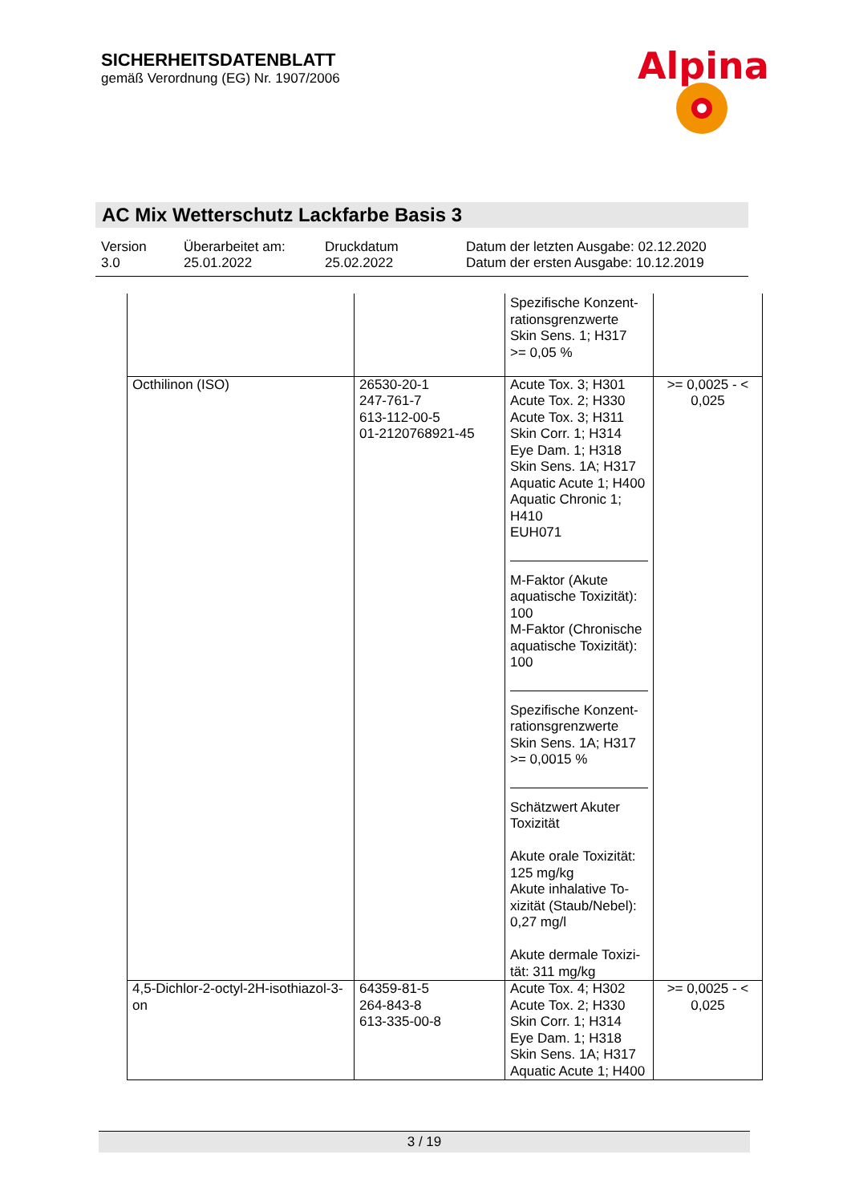SICHERHEITSDATENBLATT
gemäß Verordnung (EG) Nr. 1907/2006
Alpina
AC Mix Wetterschutz Lackfarbe Basis 3
Version
3.0
Überarbeitet am:
25.01.2022
Druckdatum
25.02.2022
Datum der letzten Ausgabe: 02.12.2020
Datum der ersten Ausgabe: 10.12.2019
| | | Spezifische Konzent-rationsgrenzwerte Skin Sens. 1; H317 >= 0,05 % | |
| Octhilinon (ISO) | 26530-20-1 247-761-7 613-112-00-5 01-2120768921-45 | Acute Tox. 3; H301 Acute Tox. 2; H330 Acute Tox. 3; H311 Skin Corr. 1; H314 Eye Dam. 1; H318 Skin Sens. 1A; H317 Aquatic Acute 1; H400 Aquatic Chronic 1; H410 EUH071 M-Faktor (Akute aquatische Toxizität): 100 M-Faktor (Chronische aquatische Toxizität): 100 Spezifische Konzent-rationsgrenzwerte Skin Sens. 1A; H317 >= 0,0015 % Schätzwert Akuter Toxizität Akute orale Toxizität: 125 mg/kg Akute inhalative To-xizität (Staub/Nebel): 0,27 mg/l Akute dermale Toxizi-tät: 311 mg/kg | >= 0,0025 - < 0,025 |
| 4,5-Dichlor-2-octyl-2H-isothiazol-3-on | 64359-81-5 264-843-8 613-335-00-8 | Acute Tox. 4; H302 Acute Tox. 2; H330 Skin Corr. 1; H314 Eye Dam. 1; H318 Skin Sens. 1A; H317 Aquatic Acute 1; H400 | >= 0,0025 - < 0,025 |
3 / 19